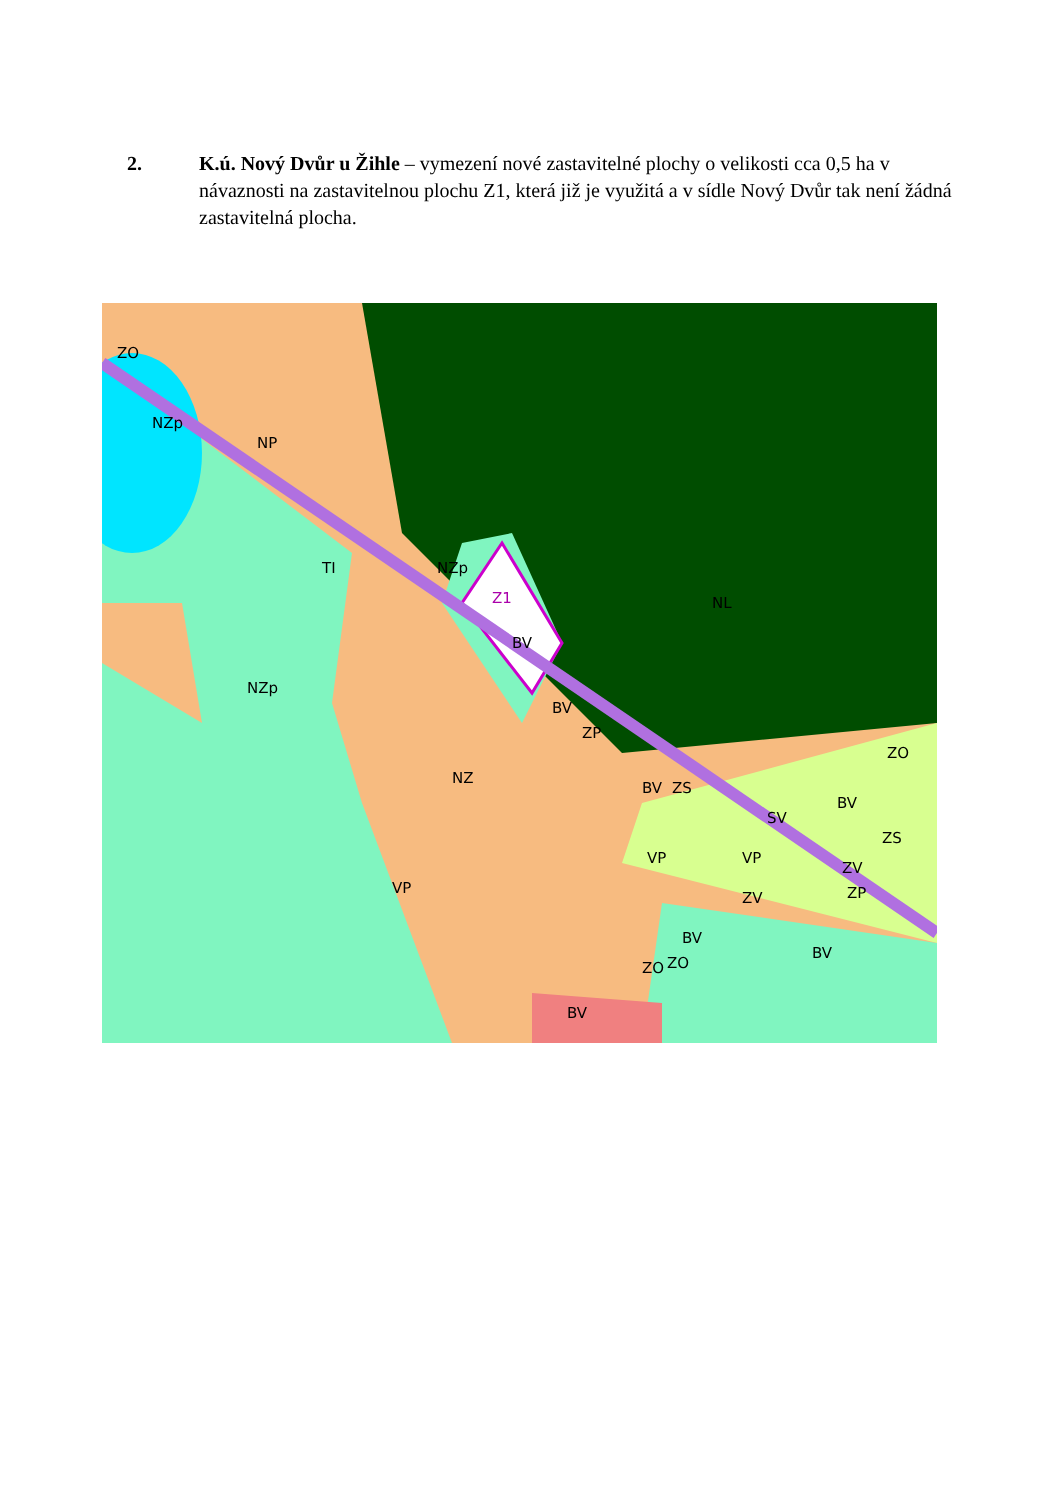2. K.ú. Nový Dvůr u Žihle – vymezení nové zastavitelné plochy o velikosti cca 0,5 ha v návaznosti na zastavitelnou plochu Z1, která již je využitá a v sídle Nový Dvůr tak není žádná zastavitelná plocha.
NZp
NP
NZp
Z1
BV
NZp
BV
ZP
NZ
NL
BV
ZS
SV
BV
ZS
ZO
VP
VP
ZV
ZV
ZP
VP
BV
BV
ZO
ZO
BV
ZO
TI